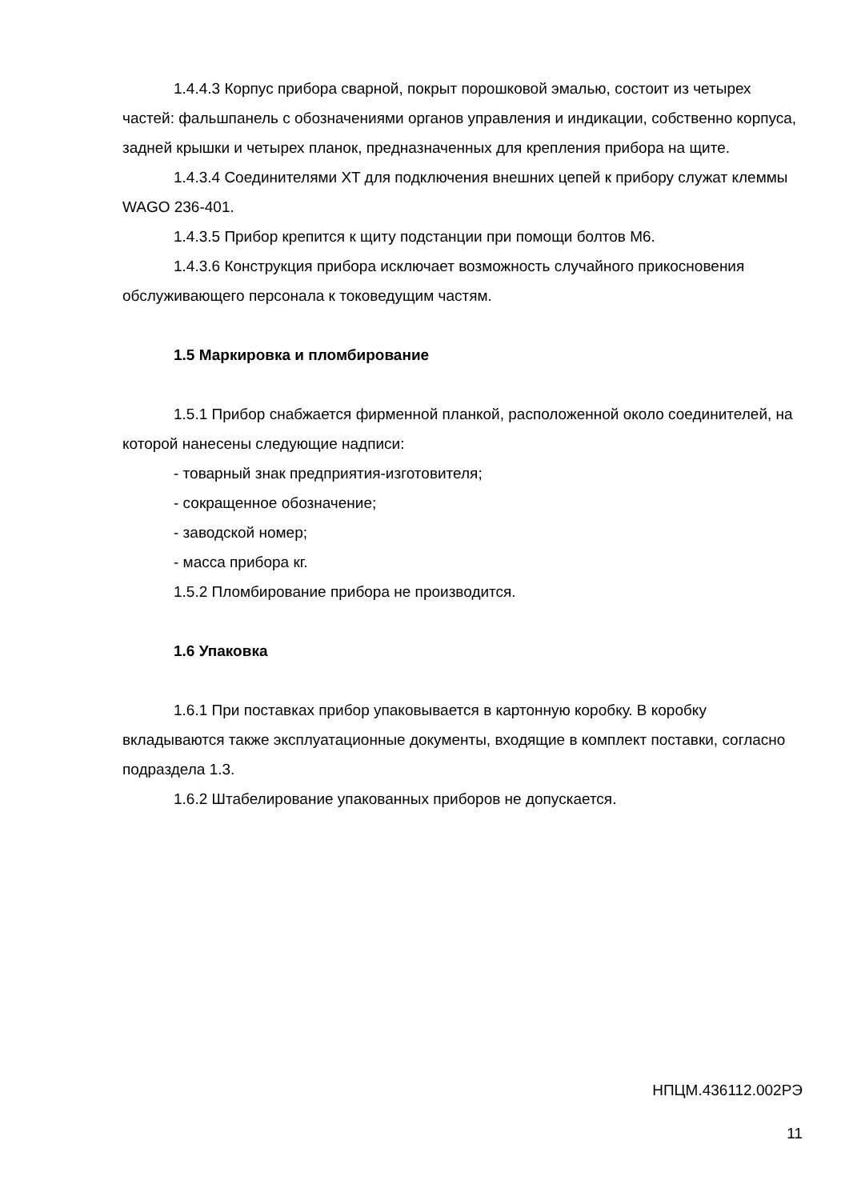1.4.4.3 Корпус прибора сварной, покрыт порошковой эмалью, состоит из четырех частей: фальшпанель с обозначениями органов управления и индикации, собственно корпуса, задней крышки и четырех планок, предназначенных для крепления прибора на щите.
1.4.3.4 Соединителями XT для подключения внешних цепей к прибору служат клеммы WAGO 236-401.
1.4.3.5 Прибор крепится к щиту подстанции при помощи болтов М6.
1.4.3.6 Конструкция прибора исключает возможность случайного прикосновения обслуживающего персонала к токоведущим частям.
1.5 Маркировка и пломбирование
1.5.1 Прибор снабжается фирменной планкой, расположенной около соединителей, на которой нанесены следующие надписи:
- товарный знак предприятия-изготовителя;
- сокращенное обозначение;
- заводской номер;
- масса прибора кг.
1.5.2 Пломбирование прибора не производится.
1.6 Упаковка
1.6.1 При поставках прибор упаковывается в картонную коробку. В коробку вкладываются также эксплуатационные документы, входящие в комплект поставки, согласно подраздела 1.3.
1.6.2 Штабелирование упакованных приборов не допускается.
НПЦМ.436112.002РЭ
11